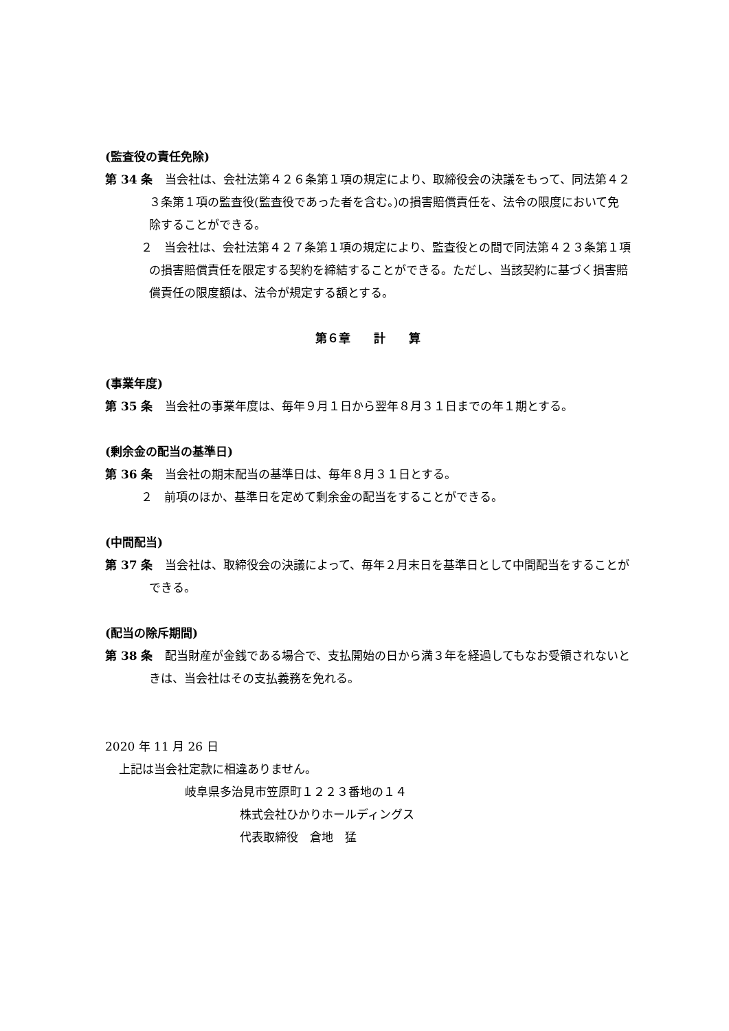(監査役の責任免除)
第 34 条　当会社は、会社法第４２６条第１項の規定により、取締役会の決議をもって、同法第４２３条第１項の監査役(監査役であった者を含む。)の損害賠償責任を、法令の限度において免除することができる。
２　当会社は、会社法第４２７条第１項の規定により、監査役との間で同法第４２３条第１項の損害賠償責任を限定する契約を締結することができる。ただし、当該契約に基づく損害賠償責任の限度額は、法令が規定する額とする。
第６章　　計　　算
(事業年度)
第 35 条　当会社の事業年度は、毎年９月１日から翌年８月３１日までの年１期とする。
(剰余金の配当の基準日)
第 36 条　当会社の期末配当の基準日は、毎年８月３１日とする。
２　前項のほか、基準日を定めて剰余金の配当をすることができる。
(中間配当)
第 37 条　当会社は、取締役会の決議によって、毎年２月末日を基準日として中間配当をすることができる。
(配当の除斥期間)
第 38 条　配当財産が金銭である場合で、支払開始の日から満３年を経過してもなお受領されないときは、当会社はその支払義務を免れる。
2020 年 11 月 26 日
上記は当会社定款に相違ありません。
岐阜県多治見市笠原町１２２３番地の１４
株式会社ひかりホールディングス
代表取締役　倉地　猛